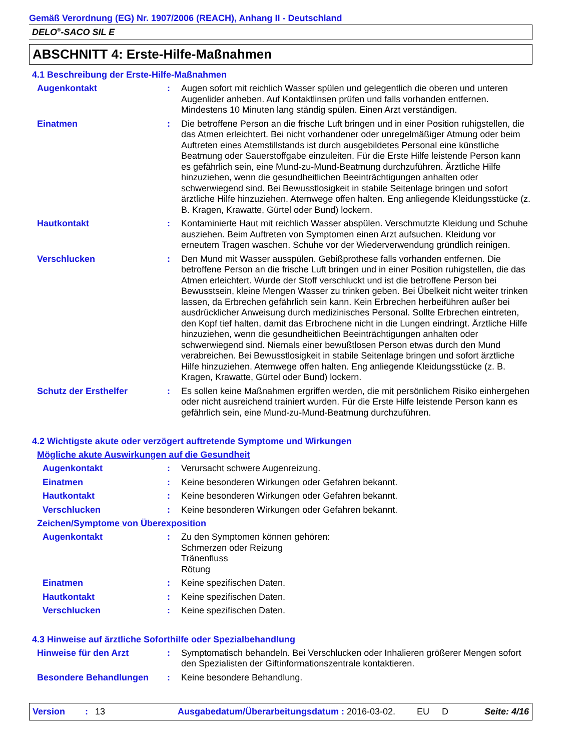Gemäß Verordnung (EG) Nr. 1907/2006 (REACH), Anhang II - Deutschland
DELO<sup>®</sup>-SACO SIL E
ABSCHNITT 4: Erste-Hilfe-Maßnahmen
4.1 Beschreibung der Erste-Hilfe-Maßnahmen
Augenkontakt : Augen sofort mit reichlich Wasser spülen und gelegentlich die oberen und unteren Augenlider anheben. Auf Kontaktlinsen prüfen und falls vorhanden entfernen. Mindestens 10 Minuten lang ständig spülen. Einen Arzt verständigen.
Einatmen : Die betroffene Person an die frische Luft bringen und in einer Position ruhigstellen, die das Atmen erleichtert. Bei nicht vorhandener oder unregelmäßiger Atmung oder beim Auftreten eines Atemstillstands ist durch ausgebildetes Personal eine künstliche Beatmung oder Sauerstoffgabe einzuleiten. Für die Erste Hilfe leistende Person kann es gefährlich sein, eine Mund-zu-Mund-Beatmung durchzuführen. Ärztliche Hilfe hinzuziehen, wenn die gesundheitlichen Beeinträchtigungen anhalten oder schwerwiegend sind. Bei Bewusstlosigkeit in stabile Seitenlage bringen und sofort ärztliche Hilfe hinzuziehen. Atemwege offen halten. Eng anliegende Kleidungsstücke (z. B. Kragen, Krawatte, Gürtel oder Bund) lockern.
Hautkontakt : Kontaminierte Haut mit reichlich Wasser abspülen. Verschmutzte Kleidung und Schuhe ausziehen. Beim Auftreten von Symptomen einen Arzt aufsuchen. Kleidung vor erneutem Tragen waschen. Schuhe vor der Wiederverwendung gründlich reinigen.
Verschlucken : Den Mund mit Wasser ausspülen. Gebißprothese falls vorhanden entfernen. Die betroffene Person an die frische Luft bringen und in einer Position ruhigstellen, die das Atmen erleichtert. Wurde der Stoff verschluckt und ist die betroffene Person bei Bewusstsein, kleine Mengen Wasser zu trinken geben. Bei Übelkeit nicht weiter trinken lassen, da Erbrechen gefährlich sein kann. Kein Erbrechen herbeiführen außer bei ausdrücklicher Anweisung durch medizinisches Personal. Sollte Erbrechen eintreten, den Kopf tief halten, damit das Erbrochene nicht in die Lungen eindringt. Ärztliche Hilfe hinzuziehen, wenn die gesundheitlichen Beeinträchtigungen anhalten oder schwerwiegend sind. Niemals einer bewußtlosen Person etwas durch den Mund verabreichen. Bei Bewusstlosigkeit in stabile Seitenlage bringen und sofort ärztliche Hilfe hinzuziehen. Atemwege offen halten. Eng anliegende Kleidungsstücke (z. B. Kragen, Krawatte, Gürtel oder Bund) lockern.
Schutz der Ersthelfer : Es sollen keine Maßnahmen ergriffen werden, die mit persönlichem Risiko einhergehen oder nicht ausreichend trainiert wurden. Für die Erste Hilfe leistende Person kann es gefährlich sein, eine Mund-zu-Mund-Beatmung durchzuführen.
4.2 Wichtigste akute oder verzögert auftretende Symptome und Wirkungen
Mögliche akute Auswirkungen auf die Gesundheit
Augenkontakt : Verursacht schwere Augenreizung.
Einatmen : Keine besonderen Wirkungen oder Gefahren bekannt.
Hautkontakt : Keine besonderen Wirkungen oder Gefahren bekannt.
Verschlucken : Keine besonderen Wirkungen oder Gefahren bekannt.
Zeichen/Symptome von Überexposition
Augenkontakt : Zu den Symptomen können gehören:
Schmerzen oder Reizung
Tränenfluss
Rötung
Einatmen : Keine spezifischen Daten.
Hautkontakt : Keine spezifischen Daten.
Verschlucken : Keine spezifischen Daten.
4.3 Hinweise auf ärztliche Soforthilfe oder Spezialbehandlung
Hinweise für den Arzt : Symptomatisch behandeln. Bei Verschlucken oder Inhalieren größerer Mengen sofort den Spezialisten der Giftinformationszentrale kontaktieren.
Besondere Behandlungen : Keine besondere Behandlung.
Version: 13 Ausgabedatum/Überarbeitungsdatum : 2016-03-02. EU D Seite: 4/16